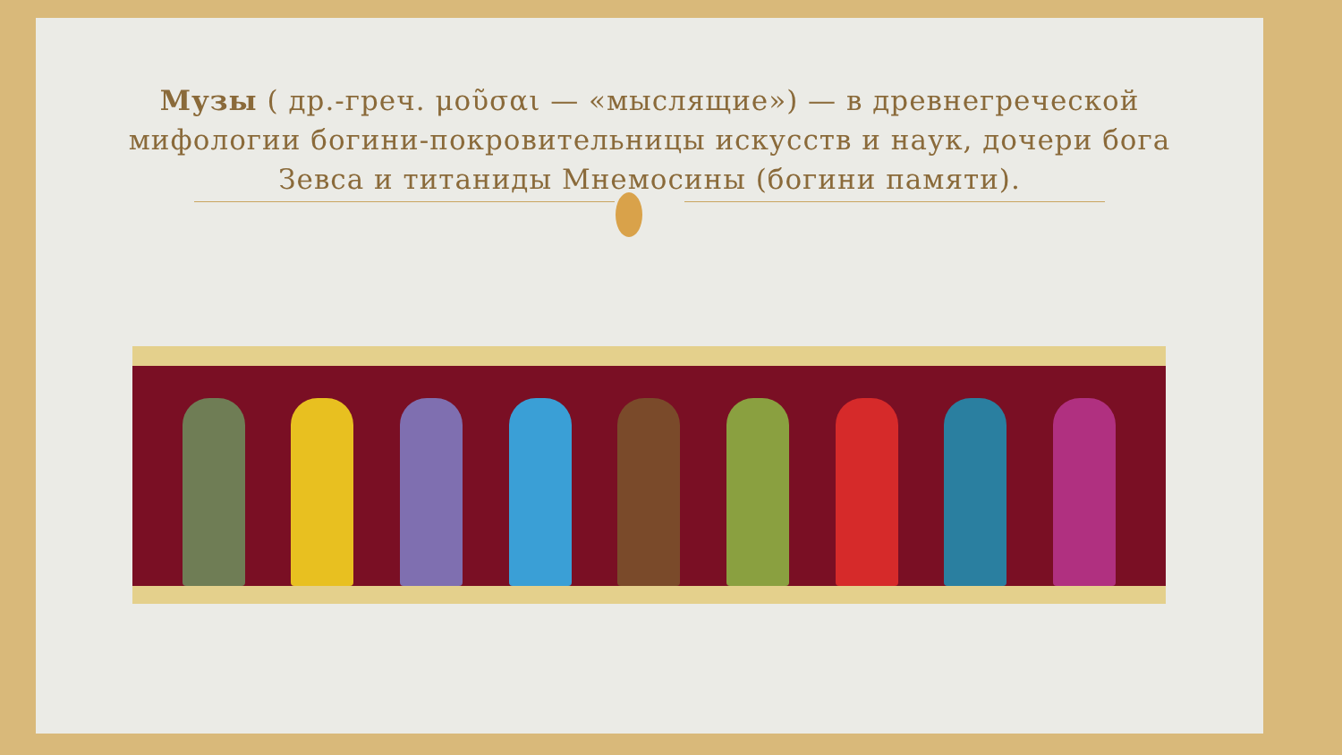Музы ( др.-греч. μοῦσαι — «мыслящие») — в древнегреческой мифологии богини-покровительницы искусств и наук, дочери бога Зевса и титаниды Мнемосины (богини памяти).